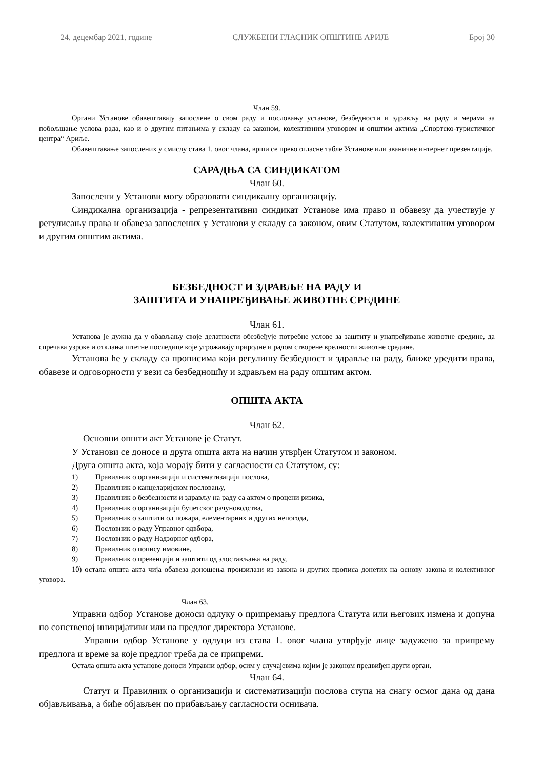24. децембар 2021. године СЛУЖБЕНИ ГЛАСНИК ОПШТИНЕ АРИЈЕ Број 30
Члан 59.
Органи Установе обавештавају запослене о свом раду и пословању установе, безбедности и здрављу на раду и мерама за побољшање услова рада, као и о другим питањима у складу са законом, колективним уговором и општим актима „Спортско-туристичког центра“ Ариље.
Обавештавање запослених у смислу става 1. овог члана, врши се преко огласне табле Установе или званичне интернет презентације.
САРАДЊА СА СИНДИКАТОМ
Члан 60.
Запослени у Установи могу образовати синдикалну организацију.
Синдикална организација - репрезентативни синдикат Установе има право и обавезу да учествује у регулисању права и обавеза запослених у Установи у складу са законом, овим Статутом, колективним уговором и другим општим актима.
БЕЗБЕДНОСТ И ЗДРАВЉЕ НА РАДУ И
ЗАШТИТА И УНАПРЕЂИВАЊЕ ЖИВОТНЕ СРЕДИНЕ
Члан 61.
Установа је дужна да у обављању своје делатности обезбеђује потребне услове за заштиту и унапређивање животне средине, да спречава узроке и отклања штетне последице које угрожавају природне и радом створене вредности животне средине.
Установа ће у складу са прописима који регулишу безбедност и здравље на раду, ближе уредити права, обавезе и одговорности у вези са безбедношћу и здрављем на раду општим актом.
ОПШТА АКТА
Члан 62.
Основни општи акт Установе је Статут.
У Установи се доносе и друга општа акта на начин утврђен Статутом и законом.
Друга општа акта, која морају бити у сагласности са Статутом, су:
1) Правилник о организацији и систематизацији послова,
2) Правилник о канцеларијском пословању,
3) Правилник о безбедности и здрављу на раду са актом о процени ризика,
4) Правилник о организацији буџетског рачуноводства,
5) Правилник о заштити од пожара, елементарних и других непогода,
6) Пословник о раду Управног одвбора,
7) Пословник о раду Надзорног одбора,
8) Правилник о попису имовине,
9) Правилник о превенцији и заштити од злостављања на раду,
10) остала општа акта чија обавеза доношења произилази из закона и других прописа донетих на основу закона и колективног уговора.
Члан 63.
Управни одбор Установе доноси одлуку о припремању предлога Статута или његових измена и допуна по сопственој иницијативи или на предлог директора Установе.
Управни одбор Установе у одлуци из става 1. овог члана утврђује лице задужено за припрему предлога и време за које предлог треба да се припреми.
Остала општа акта установе доноси Управни одбор, осим у случајевима којим је законом предвиђен други орган.
Члан 64.
Статут и Правилник о организацији и систематизацији послова ступа на снагу осмог дана од дана објављивања, а биће објављен по прибављању сагласности оснивача.